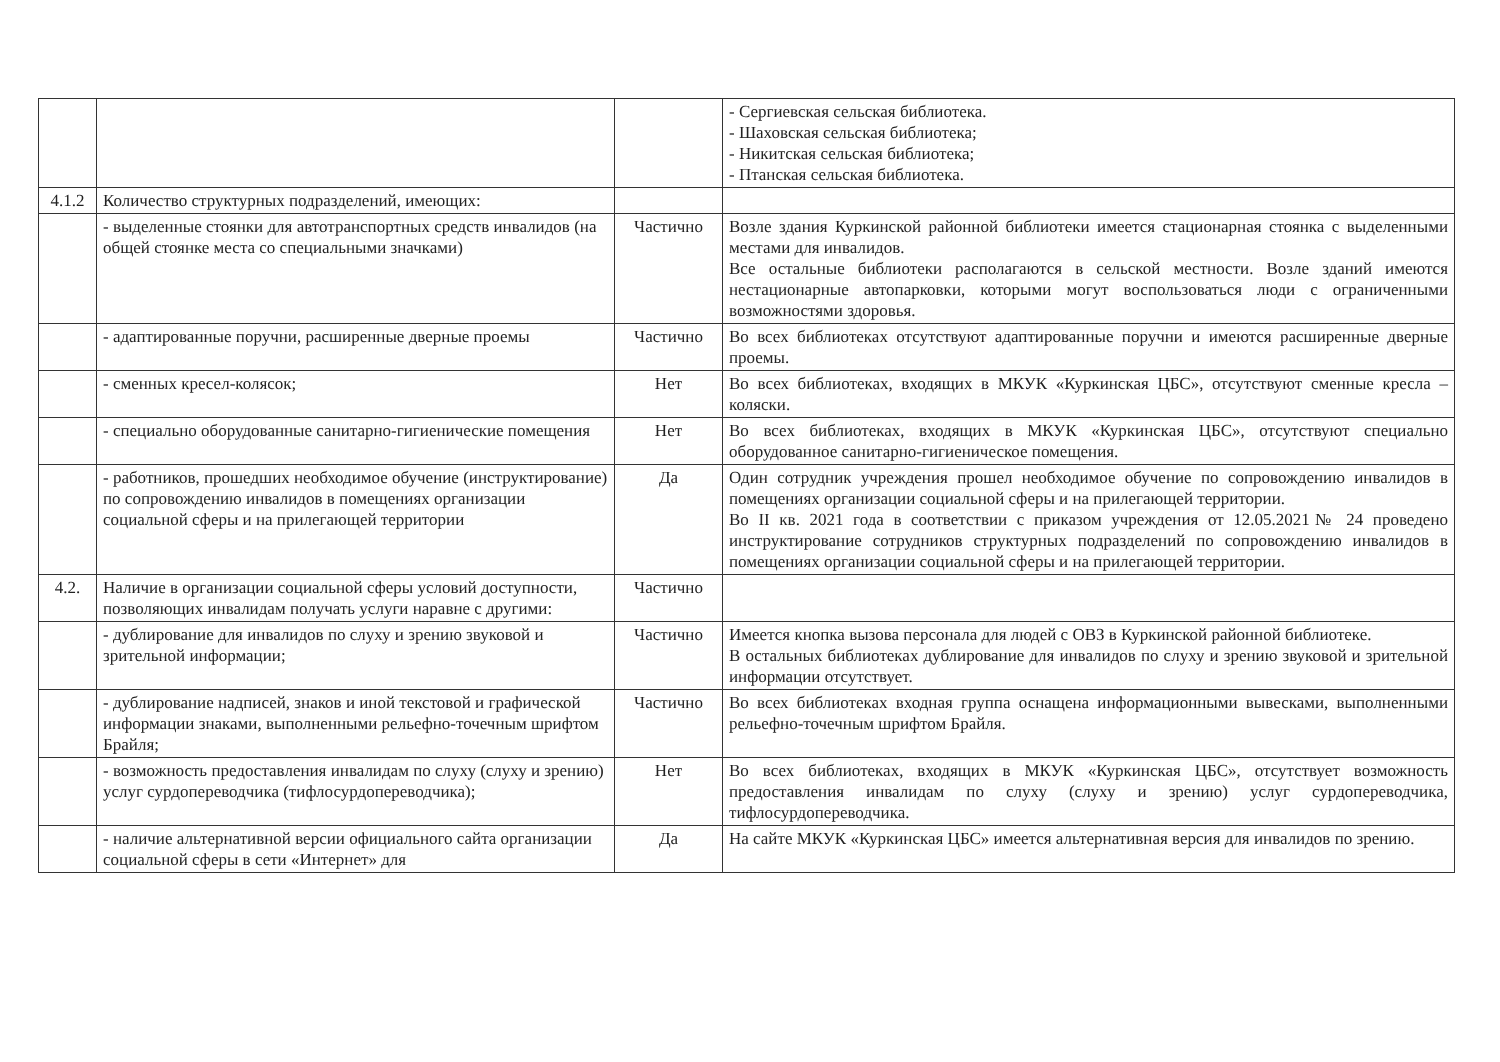| | | | - Сергиевская сельская библиотека. - Шаховская сельская библиотека; - Никитская сельская библиотека; - Птанская сельская библиотека. |
| 4.1.2 | Количество структурных подразделений, имеющих: | | |
| | - выделенные стоянки для автотранспортных средств инвалидов (на общей стоянке места со специальными значками) | Частично | Возле здания Куркинской районной библиотеки имеется стационарная стоянка с выделенными местами для инвалидов. Все остальные библиотеки располагаются в сельской местности. Возле зданий имеются нестационарные автопарковки, которыми могут воспользоваться люди с ограниченными возможностями здоровья. |
| | - адаптированные поручни, расширенные дверные проемы | Частично | Во всех библиотеках отсутствуют адаптированные поручни и имеются расширенные дверные проемы. |
| | - сменных кресел-колясок; | Нет | Во всех библиотеках, входящих в МКУК «Куркинская ЦБС», отсутствуют сменные кресла – коляски. |
| | - специально оборудованные санитарно-гигиенические помещения | Нет | Во всех библиотеках, входящих в МКУК «Куркинская ЦБС», отсутствуют специально оборудованное санитарно-гигиеническое помещения. |
| | - работников, прошедших необходимое обучение (инструктирование) по сопровождению инвалидов в помещениях организации социальной сферы и на прилегающей территории | Да | Один сотрудник учреждения прошел необходимое обучение по сопровождению инвалидов в помещениях организации социальной сферы и на прилегающей территории. Во II кв. 2021 года в соответствии с приказом учреждения от 12.05.2021№ 24 проведено инструктирование сотрудников структурных подразделений по сопровождению инвалидов в помещениях организации социальной сферы и на прилегающей территории. |
| 4.2. | Наличие в организации социальной сферы условий доступности, позволяющих инвалидам получать услуги наравне с другими: | Частично | |
| | - дублирование для инвалидов по слуху и зрению звуковой и зрительной информации; | Частично | Имеется кнопка вызова персонала для людей с ОВЗ в Куркинской районной библиотеке. В остальных библиотеках дублирование для инвалидов по слуху и зрению звуковой и зрительной информации отсутствует. |
| | - дублирование надписей, знаков и иной текстовой и графической информации знаками, выполненными рельефно-точечным шрифтом Брайля; | Частично | Во всех библиотеках входная группа оснащена информационными вывесками, выполненными рельефно-точечным шрифтом Брайля. |
| | - возможность предоставления инвалидам по слуху (слуху и зрению) услуг сурдопереводчика (тифлосурдопереводчика); | Нет | Во всех библиотеках, входящих в МКУК «Куркинская ЦБС», отсутствует возможность предоставления инвалидам по слуху (слуху и зрению) услуг сурдопереводчика, тифлосурдопереводчика. |
| | - наличие альтернативной версии официального сайта организации социальной сферы в сети «Интернет» для | Да | На сайте МКУК «Куркинская ЦБС» имеется альтернативная версия для инвалидов по зрению. |